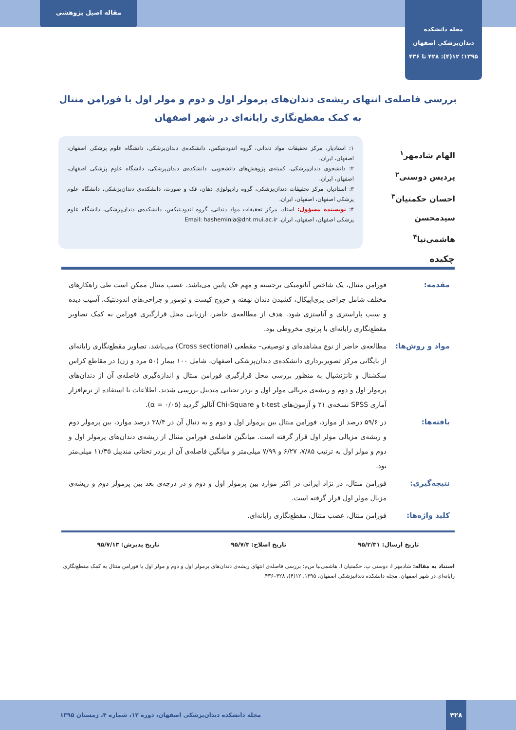مجله دانشکده
دندان‌پزشکی اصفهان
۱۳۹۵؛ ۱۲(۴): ۴۲۸ تا ۴۳۶
مقاله اصیل پژوهشی
بررسی فاصله‌ی انتهای ریشه‌ی دندان‌های پرمولر اول و دوم و مولر اول با فورامن منتال به کمک مقطع‌نگاری رایانه‌ای در شهر اصفهان
الهام شادمهر<sup>۱</sup>
پردیس دوستی<sup>۲</sup>
احسان حکمتیان<sup>۳</sup>
سیدمحسن هاشمی‌نیا<sup>۴</sup>
۱: استادیار، مرکز تحقیقات مواد دندانی، گروه اندودنتیکس، دانشکده‌ی دندان‌پزشکی، دانشگاه علوم پزشکی اصفهان، اصفهان، ایران.
۲: دانشجوی دندان‌پزشکی، کمیته‌ی پژوهش‌های دانشجویی، دانشکده‌ی دندان‌پزشکی، دانشگاه علوم پزشکی اصفهان، اصفهان، ایران.
۳: استادیار، مرکز تحقیقات دندان‌پزشکی، گروه رادیولوژی دهان، فک و صورت، دانشکده‌ی دندان‌پزشکی، دانشگاه علوم پزشکی اصفهان، اصفهان، ایران.
۴: نویسنده مسؤول: استاد، مرکز تحقیقات مواد دندانی، گروه اندودنتیکس، دانشکده‌ی دندان‌پزشکی، دانشگاه علوم پزشکی اصفهان، اصفهان، ایران. Email: hasheminia@dnt.mui.ac.ir
چکیده
مقدمه:
فورامن منتال، یک شاخص آناتومیکی برجسته و مهم فک پایین می‌باشد. عصب منتال ممکن است طی راهکارهای مختلف شامل جراحی پری‌اپیکال، کشیدن دندان نهفته و خروج کیست و تومور و جراحی‌های اندودنتیک، آسیب دیده و سبب پاراستزی و آناستزی شود. هدف از مطالعه‌ی حاضر، ارزیابی محل قرارگیری فورامن به کمک تصاویر مقطع‌نگاری رایانه‌ای با پرتوی مخروطی بود.
مواد و روش‌ها:
مطالعه‌ی حاضر از نوع مشاهده‌ای و توصیفی– مقطعی (Cross sectional) می‌باشد. تصاویر مقطع‌نگاری رایانه‌ای از بایگانی مرکز تصویربرداری دانشکده‌ی دندان‌پزشکی اصفهان، شامل ۱۰۰ بیمار (۵۰ مرد و زن) در مقاطع کراس سکشنال و تانژنشیال به منظور بررسی محل قرارگیری فورامن منتال و اندازه‌گیری فاصله‌ی آن از دندان‌های پرمولر اول و دوم و ریشه‌ی مزیالی مولر اول و بردر تحتانی مندیبل بررسی شدند. اطلاعات با استفاده از نرم‌افزار آماری SPSS نسخه‌ی ۲۱ و آزمون‌های t-test و Chi-Square آنالیز گردید (α = ۰/۰۵).
یافته‌ها:
در ۵۹/۶ درصد از موارد، فورامن منتال بین پرمولر اول و دوم و به دنبال آن در ۳۸/۴ درصد موارد، بین پرمولر دوم و ریشه‌ی مزیالی مولر اول قرار گرفته است. میانگین فاصله‌ی فورامن منتال از ریشه‌ی دندان‌های پرمولر اول و دوم و مولر اول به ترتیب ۷/۸۵، ۶/۲۷ و ۷/۹۹ میلی‌متر و میانگین فاصله‌ی آن از بردر تحتانی مندیبل ۱۱/۳۵ میلی‌متر بود.
نتیجه‌گیری:
فورامن منتال، در نژاد ایرانی در اکثر موارد بین پرمولر اول و دوم و در درجه‌ی بعد بین پرمولر دوم و ریشه‌ی مزیال مولر اول قرار گرفته است.
کلید واژه‌ها:
فورامن منتال، عصب منتال، مقطع‌نگاری رایانه‌ای.
تاریخ ارسال: ۹۵/۲/۳۱ تاریخ اصلاح: ۹۵/۷/۳ تاریخ پذیرش: ۹۵/۷/۱۳
استناد به مقاله: شادمهر ا، دوستی پ، حکمتیان ا، هاشمی‌نیا س‌م: بررسی فاصله‌ی انتهای ریشه‌ی دندان‌های پرمولر اول و دوم و مولر اول با فورامن منتال به کمک مقطع‌نگاری رایانه‌ای در شهر اصفهان. مجله دانشکده دندانپزشکی اصفهان، ۱۳۹۵، ۱۲(۴)، ۴۲۸–۴۳۶.
۴۲۸
مجله دانشکده دندان‌پزشکی اصفهان، دوره ۱۲، شماره ۴، زمستان ۱۳۹۵